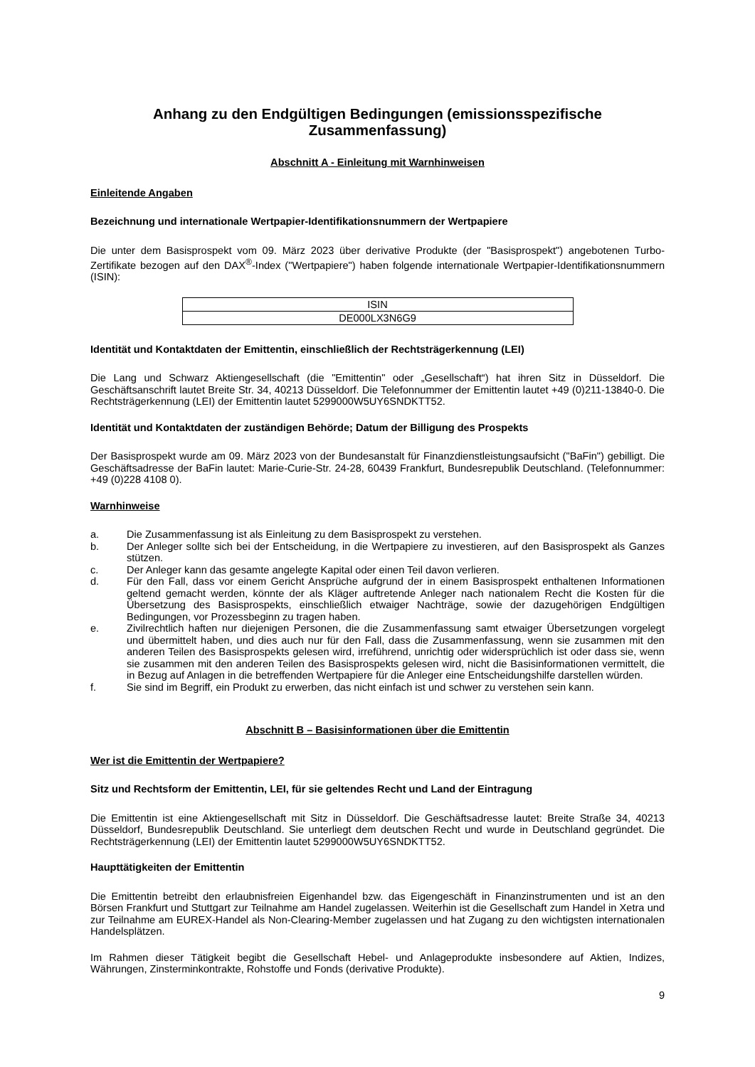Anhang zu den Endgültigen Bedingungen (emissionsspezifische Zusammenfassung)
Abschnitt A - Einleitung mit Warnhinweisen
Einleitende Angaben
Bezeichnung und internationale Wertpapier-Identifikationsnummern der Wertpapiere
Die unter dem Basisprospekt vom 09. März 2023 über derivative Produkte (der "Basisprospekt") angebotenen Turbo-Zertifikate bezogen auf den DAX<sup>®</sup>-Index ("Wertpapiere") haben folgende internationale Wertpapier-Identifikationsnummern (ISIN):
| ISIN |
| DE000LX3N6G9 |
Identität und Kontaktdaten der Emittentin, einschließlich der Rechtsträgerkennung (LEI)
Die Lang und Schwarz Aktiengesellschaft (die "Emittentin" oder „Gesellschaft“) hat ihren Sitz in Düsseldorf. Die Geschäftsanschrift lautet Breite Str. 34, 40213 Düsseldorf. Die Telefonnummer der Emittentin lautet +49 (0)211-13840-0. Die Rechtsträgerkennung (LEI) der Emittentin lautet 5299000W5UY6SNDKTT52.
Identität und Kontaktdaten der zuständigen Behörde; Datum der Billigung des Prospekts
Der Basisprospekt wurde am 09. März 2023 von der Bundesanstalt für Finanzdienstleistungsaufsicht ("BaFin") gebilligt. Die Geschäftsadresse der BaFin lautet: Marie-Curie-Str. 24-28, 60439 Frankfurt, Bundesrepublik Deutschland. (Telefonnummer: +49 (0)228 4108 0).
Warnhinweise
a. Die Zusammenfassung ist als Einleitung zu dem Basisprospekt zu verstehen.
b. Der Anleger sollte sich bei der Entscheidung, in die Wertpapiere zu investieren, auf den Basisprospekt als Ganzes stützen.
c. Der Anleger kann das gesamte angelegte Kapital oder einen Teil davon verlieren.
d. Für den Fall, dass vor einem Gericht Ansprüche aufgrund der in einem Basisprospekt enthaltenen Informationen geltend gemacht werden, könnte der als Kläger auftretende Anleger nach nationalem Recht die Kosten für die Übersetzung des Basisprospekts, einschließlich etwaiger Nachträge, sowie der dazugehörigen Endgültigen Bedingungen, vor Prozessbeginn zu tragen haben.
e. Zivilrechtlich haften nur diejenigen Personen, die die Zusammenfassung samt etwaiger Übersetzungen vorgelegt und übermittelt haben, und dies auch nur für den Fall, dass die Zusammenfassung, wenn sie zusammen mit den anderen Teilen des Basisprospekts gelesen wird, irreführend, unrichtig oder widersprüchlich ist oder dass sie, wenn sie zusammen mit den anderen Teilen des Basisprospekts gelesen wird, nicht die Basisinformationen vermittelt, die in Bezug auf Anlagen in die betreffenden Wertpapiere für die Anleger eine Entscheidungshilfe darstellen würden.
f. Sie sind im Begriff, ein Produkt zu erwerben, das nicht einfach ist und schwer zu verstehen sein kann.
Abschnitt B – Basisinformationen über die Emittentin
Wer ist die Emittentin der Wertpapiere?
Sitz und Rechtsform der Emittentin, LEI, für sie geltendes Recht und Land der Eintragung
Die Emittentin ist eine Aktiengesellschaft mit Sitz in Düsseldorf. Die Geschäftsadresse lautet: Breite Straße 34, 40213 Düsseldorf, Bundesrepublik Deutschland. Sie unterliegt dem deutschen Recht und wurde in Deutschland gegründet. Die Rechtsträgerkennung (LEI) der Emittentin lautet 5299000W5UY6SNDKTT52.
Haupttätigkeiten der Emittentin
Die Emittentin betreibt den erlaubnisfreien Eigenhandel bzw. das Eigengeschäft in Finanzinstrumenten und ist an den Börsen Frankfurt und Stuttgart zur Teilnahme am Handel zugelassen. Weiterhin ist die Gesellschaft zum Handel in Xetra und zur Teilnahme am EUREX-Handel als Non-Clearing-Member zugelassen und hat Zugang zu den wichtigsten internationalen Handelsplätzen.
Im Rahmen dieser Tätigkeit begibt die Gesellschaft Hebel- und Anlageprodukte insbesondere auf Aktien, Indizes, Währungen, Zinsterminkontrakte, Rohstoffe und Fonds (derivative Produkte).
9